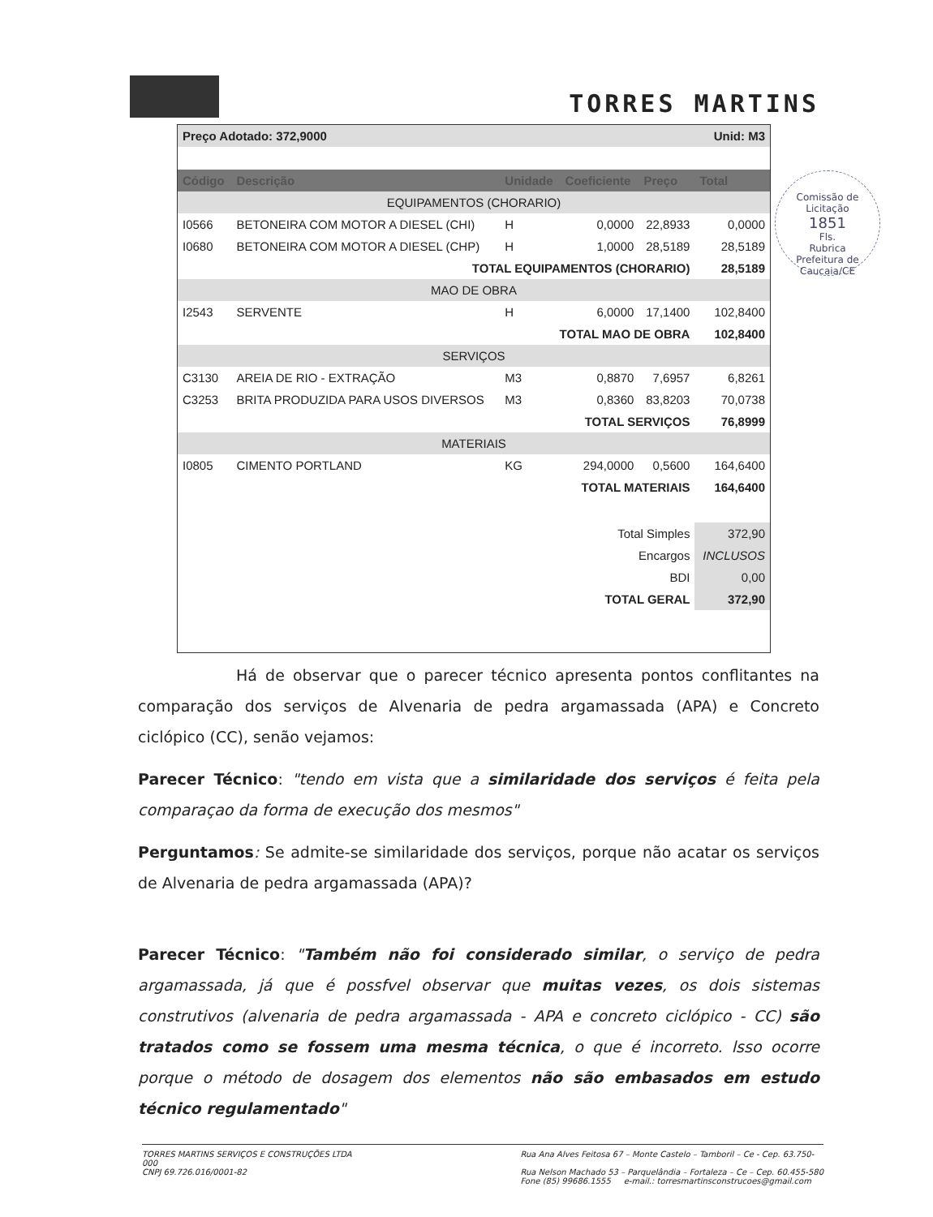TORRES MARTINS
| Preço Adotado: 372,9000 | | | | Unid: M3 | |
| Código | Descrição | Unidade | Coeficiente | Preço | Total |
| EQUIPAMENTOS (CHORARIO) | | | | | |
| I0566 | BETONEIRA COM MOTOR A DIESEL (CHI) | H | 0,0000 | 22,8933 | 0,0000 |
| I0680 | BETONEIRA COM MOTOR A DIESEL (CHP) | H | 1,0000 | 28,5189 | 28,5189 |
| TOTAL EQUIPAMENTOS (CHORARIO) | | | | | 28,5189 |
| MAO DE OBRA | | | | | |
| I2543 | SERVENTE | H | 6,0000 | 17,1400 | 102,8400 |
| TOTAL MAO DE OBRA | | | | | 102,8400 |
| SERVIÇOS | | | | | |
| C3130 | AREIA DE RIO - EXTRAÇÃO | M3 | 0,8870 | 7,6957 | 6,8261 |
| C3253 | BRITA PRODUZIDA PARA USOS DIVERSOS | M3 | 0,8360 | 83,8203 | 70,0738 |
| TOTAL SERVIÇOS | | | | | 76,8999 |
| MATERIAIS | | | | | |
| I0805 | CIMENTO PORTLAND | KG | 294,0000 | 0,5600 | 164,6400 |
| TOTAL MATERIAIS | | | | | 164,6400 |
| Total Simples | | | | | 372,90 |
| Encargos | | | | | INCLUSOS |
| BDI | | | | | 0,00 |
| TOTAL GERAL | | | | | 372,90 |
Comissão de Licitação
1851
Fls.
Rubrica
Prefeitura de Caucaia/CE
Há de observar que o parecer técnico apresenta pontos conflitantes na comparação dos serviços de Alvenaria de pedra argamassada (APA) e Concreto ciclópico (CC), senão vejamos:
Parecer Técnico: "tendo em vista que a similaridade dos serviços é feita pela comparaçao da forma de execução dos mesmos"
Perguntamos: Se admite-se similaridade dos serviços, porque não acatar os serviços de Alvenaria de pedra argamassada (APA)?
Parecer Técnico: "Também não foi considerado similar, o serviço de pedra argamassada, já que é possfvel observar que muitas vezes, os dois sistemas construtivos (alvenaria de pedra argamassada - APA e concreto ciclópico - CC) são tratados como se fossem uma mesma técnica, o que é incorreto. lsso ocorre porque o método de dosagem dos elementos não são embasados em estudo técnico regulamentado"
TORRES MARTINS SERVIÇOS E CONSTRUÇÕES LTDA
000
CNPJ 69.726.016/0001-82
Rua Ana Alves Feitosa 67 – Monte Castelo – Tamboril – Ce - Cep. 63.750-
Rua Nelson Machado 53 – Parquelândia – Fortaleza – Ce – Cep. 60.455-580
Fone (85) 99686.1555 e-mail.: torresmartinsconstrucoes@gmail.com